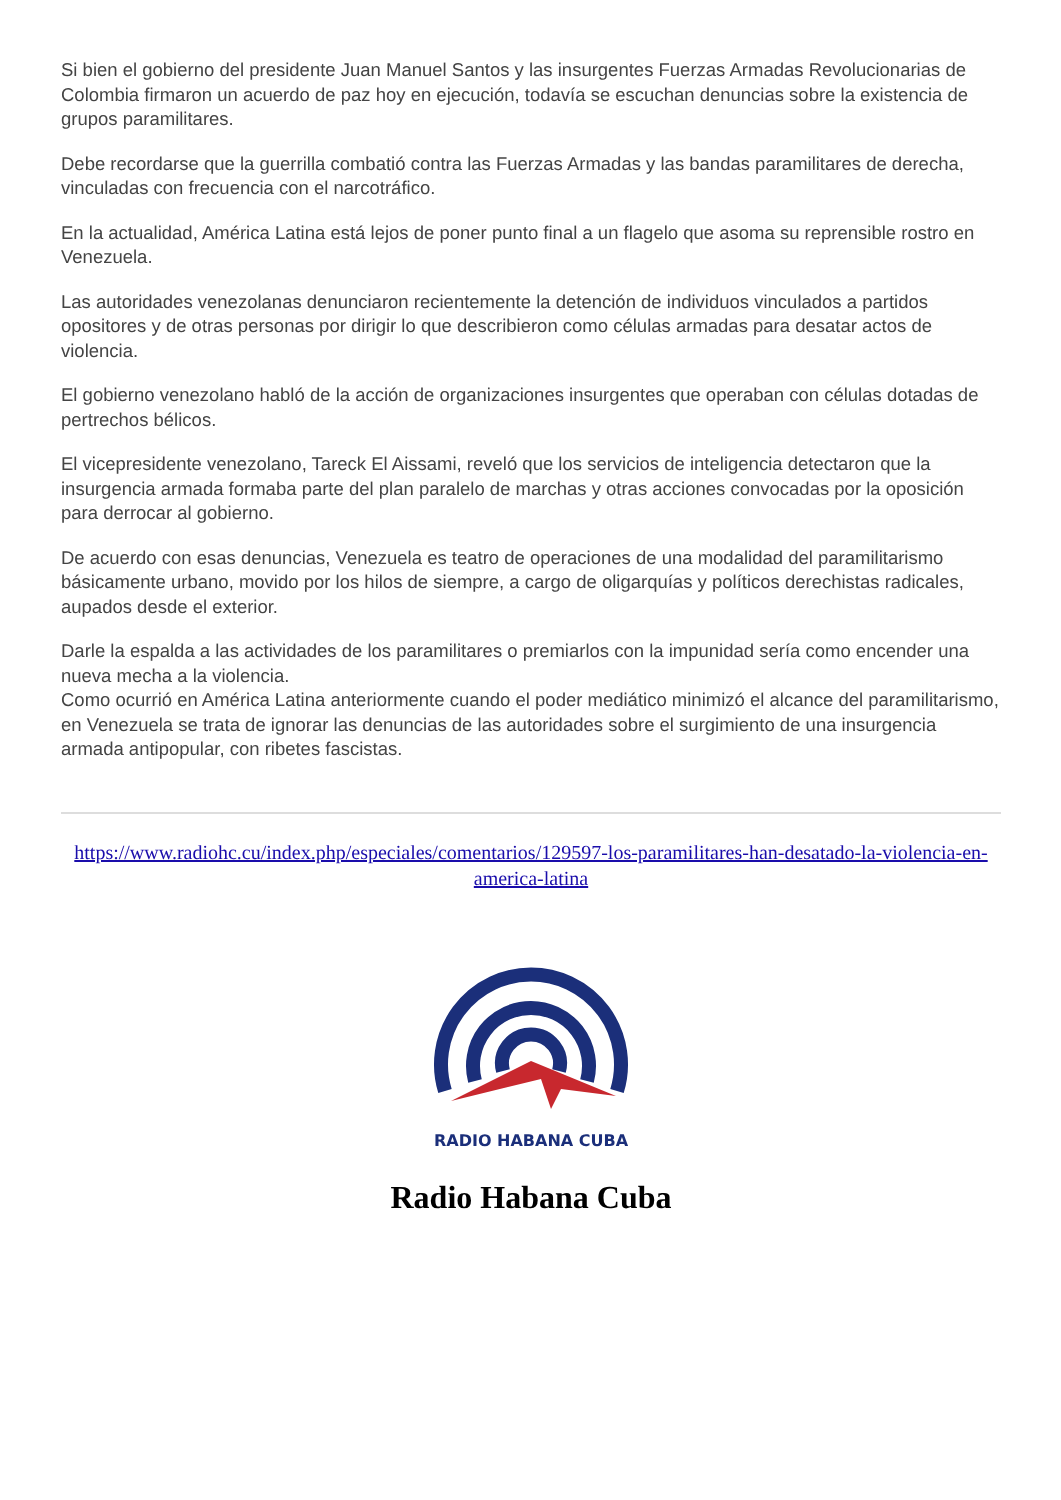Si bien el gobierno del presidente Juan Manuel Santos y las insurgentes Fuerzas Armadas Revolucionarias de Colombia firmaron un acuerdo de paz hoy en ejecución, todavía se escuchan denuncias sobre la existencia de grupos paramilitares.
Debe recordarse que la guerrilla combatió contra las Fuerzas Armadas y las bandas paramilitares de derecha, vinculadas con frecuencia con el narcotráfico.
En la actualidad, América Latina está lejos de poner punto final a un flagelo que asoma su reprensible rostro en Venezuela.
Las autoridades venezolanas denunciaron recientemente la detención de individuos vinculados a partidos opositores y de otras personas por dirigir lo que describieron como células armadas para desatar actos de violencia.
El gobierno venezolano habló de la acción de organizaciones insurgentes que operaban con células dotadas de pertrechos bélicos.
El vicepresidente venezolano, Tareck El Aissami, reveló que los servicios de inteligencia detectaron que la insurgencia armada formaba parte del plan paralelo de marchas y otras acciones convocadas por la oposición para derrocar al gobierno.
De acuerdo con esas denuncias, Venezuela es teatro de operaciones de una modalidad del paramilitarismo básicamente urbano, movido por los hilos de siempre, a cargo de oligarquías y políticos derechistas radicales, aupados desde el exterior.
Darle la espalda a las actividades de los paramilitares o premiarlos con la impunidad sería como encender una nueva mecha a la violencia.
Como ocurrió en América Latina anteriormente cuando el poder mediático minimizó el alcance del paramilitarismo, en Venezuela se trata de ignorar las denuncias de las autoridades sobre el surgimiento de una insurgencia armada antipopular, con ribetes fascistas.
https://www.radiohc.cu/index.php/especiales/comentarios/129597-los-paramilitares-han-desatado-la-violencia-en-america-latina
RADIO HABANA CUBA
Radio Habana Cuba